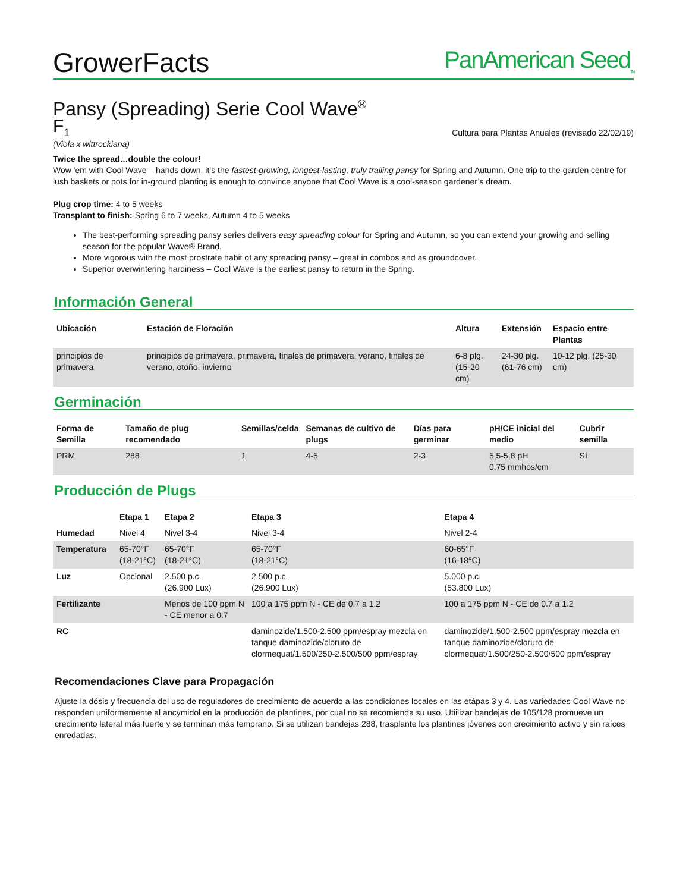GrowerFacts
PanAmerican Seed<sub>TM</sub>
Pansy (Spreading) Serie Cool Wave<sup>®</sup>
F<sub>1</sub> Cultura para Plantas Anuales (revisado 22/02/19)
(Viola x wittrockiana)
Twice the spread…double the colour!
Wow 'em with Cool Wave – hands down, it’s the fastest-growing, longest-lasting, truly trailing pansy for Spring and Autumn. One trip to the garden centre for lush baskets or pots for in-ground planting is enough to convince anyone that Cool Wave is a cool-season gardener’s dream.
Plug crop time: 4 to 5 weeks
Transplant to finish: Spring 6 to 7 weeks, Autumn 4 to 5 weeks
The best-performing spreading pansy series delivers easy spreading colour for Spring and Autumn, so you can extend your growing and selling season for the popular Wave® Brand.
More vigorous with the most prostrate habit of any spreading pansy – great in combos and as groundcover.
Superior overwintering hardiness – Cool Wave is the earliest pansy to return in the Spring.
Información General
| Ubicación | Estación de Floración | Altura | Extensión | Espacio entre Plantas |
| --- | --- | --- | --- | --- |
| principios de primavera | principios de primavera, primavera, finales de primavera, verano, finales de verano, otoño, invierno | 6-8 plg. (15-20 cm) | 24-30 plg. (61-76 cm) | 10-12 plg. (25-30 cm) |
Germinación
| Forma de Semilla | Tamaño de plug recomendado | Semillas/celda | Semanas de cultivo de plugs | Días para germinar | pH/CE inicial del medio | Cubrir semilla |
| --- | --- | --- | --- | --- | --- | --- |
| PRM | 288 | 1 | 4-5 | 2-3 | 5,5-5,8 pH 0,75 mmhos/cm | Sí |
Producción de Plugs
| | Etapa 1 | Etapa 2 | Etapa 3 | Etapa 4 |
| --- | --- | --- | --- | --- |
| Humedad | Nivel 4 | Nivel 3-4 | Nivel 3-4 | Nivel 2-4 |
| Temperatura | 65-70°F (18-21°C) | 65-70°F (18-21°C) | 65-70°F (18-21°C) | 60-65°F (16-18°C) |
| Luz | Opcional | 2.500 p.c. (26.900 Lux) | 2.500 p.c. (26.900 Lux) | 5.000 p.c. (53.800 Lux) |
| Fertilizante | | Menos de 100 ppm N - CE menor a 0.7 | 100 a 175 ppm N - CE de 0.7 a 1.2 | 100 a 175 ppm N - CE de 0.7 a 1.2 |
| RC | | | daminozide/1.500-2.500 ppm/espray mezcla en tanque daminozide/cloruro de clormequat/1.500/250-2.500/500 ppm/espray | daminozide/1.500-2.500 ppm/espray mezcla en tanque daminozide/cloruro de clormequat/1.500/250-2.500/500 ppm/espray |
Recomendaciones Clave para Propagación
Ajuste la dósis y frecuencia del uso de reguladores de crecimiento de acuerdo a las condiciones locales en las etápas 3 y 4. Las variedades Cool Wave no responden uniformemente al ancymidol en la producción de plantines, por cual no se recomienda su uso. Utiilizar bandejas de 105/128 promueve un crecimiento lateral más fuerte y se terminan más temprano. Si se utilizan bandejas 288, trasplante los plantines jóvenes con crecimiento activo y sin raíces enredadas.